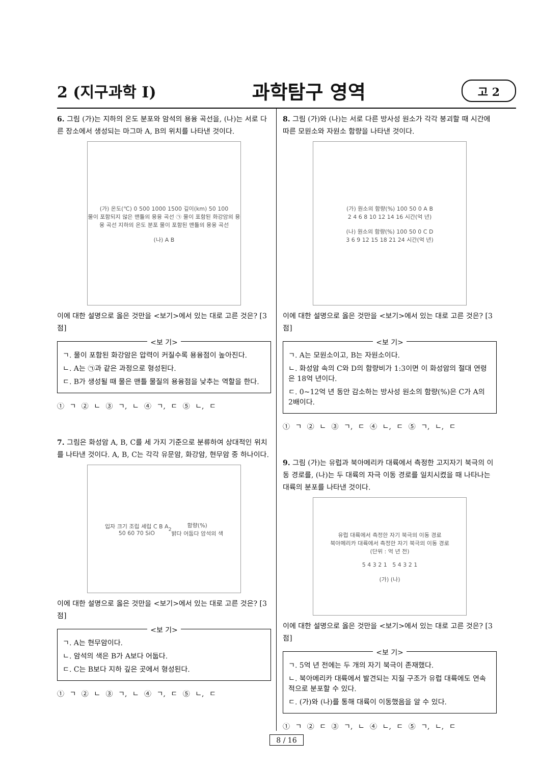2 (지구과학 I)
과학탐구 영역
고 2
6. 그림 (가)는 지하의 온도 분포와 암석의 용융 곡선을, (나)는 서로 다른 장소에서 생성되는 마그마 A, B의 위치를 나타낸 것이다.
(가) 온도(℃) 0 500 1000 1500 깊이(km) 50 100
물이 포함되지 않은 맨틀의 용융 곡선 ㉠ 물이 포함된 화강암의 용융 곡선 지하의 온도 분포 물이 포함된 맨틀의 용융 곡선
(나) A B
이에 대한 설명으로 옳은 것만을 <보기>에서 있는 대로 고른 것은? [3점]
<보 기>
ㄱ. 물이 포함된 화강암은 압력이 커질수록 용융점이 높아진다.
ㄴ. A는 ㉠과 같은 과정으로 형성된다.
ㄷ. B가 생성될 때 물은 맨틀 물질의 용융점을 낮추는 역할을 한다.
① ㄱ ② ㄴ ③ ㄱ, ㄴ ④ ㄱ, ㄷ ⑤ ㄴ, ㄷ
7. 그림은 화성암 A, B, C를 세 가지 기준으로 분류하여 상대적인 위치를 나타낸 것이다. A, B, C는 각각 유문암, 화강암, 현무암 중 하나이다.
입자 크기 조립 세립 C B A
50 60 70 SiO<sub>2</sub>함량(%)
밝다 어둡다 암석의 색
이에 대한 설명으로 옳은 것만을 <보기>에서 있는 대로 고른 것은? [3점]
<보 기>
ㄱ. A는 현무암이다.
ㄴ. 암석의 색은 B가 A보다 어둡다.
ㄷ. C는 B보다 지하 깊은 곳에서 형성된다.
① ㄱ ② ㄴ ③ ㄱ, ㄴ ④ ㄱ, ㄷ ⑤ ㄴ, ㄷ
8. 그림 (가)와 (나)는 서로 다른 방사성 원소가 각각 붕괴할 때 시간에 따른 모원소와 자원소 함량을 나타낸 것이다.
(가) 원소의 함량(%) 100 50 0 A B
2 4 6 8 10 12 14 16 시간(억 년)
(나) 원소의 함량(%) 100 50 0 C D
3 6 9 12 15 18 21 24 시간(억 년)
이에 대한 설명으로 옳은 것만을 <보기>에서 있는 대로 고른 것은? [3점]
<보 기>
ㄱ. A는 모원소이고, B는 자원소이다.
ㄴ. 화성암 속의 C와 D의 함량비가 1:3이면 이 화성암의 절대 연령은 18억 년이다.
ㄷ. 0~12억 년 동안 감소하는 방사성 원소의 함량(%)은 C가 A의 2배이다.
① ㄱ ② ㄴ ③ ㄱ, ㄷ ④ ㄴ, ㄷ ⑤ ㄱ, ㄴ, ㄷ
9. 그림 (가)는 유럽과 북아메리카 대륙에서 측정한 고지자기 북극의 이동 경로를, (나)는 두 대륙의 자극 이동 경로를 일치시켰을 때 나타나는 대륙의 분포를 나타낸 것이다.
유럽 대륙에서 측정한 자기 북극의 이동 경로
북아메리카 대륙에서 측정한 자기 북극의 이동 경로
(단위 : 억 년 전)
5 4 3 2 1 5 4 3 2 1
(가) (나)
이에 대한 설명으로 옳은 것만을 <보기>에서 있는 대로 고른 것은? [3점]
<보 기>
ㄱ. 5억 년 전에는 두 개의 자기 북극이 존재했다.
ㄴ. 북아메리카 대륙에서 발견되는 지질 구조가 유럽 대륙에도 연속적으로 분포할 수 있다.
ㄷ. (가)와 (나)를 통해 대륙이 이동했음을 알 수 있다.
① ㄱ ② ㄷ ③ ㄱ, ㄴ ④ ㄴ, ㄷ ⑤ ㄱ, ㄴ, ㄷ
8 / 16